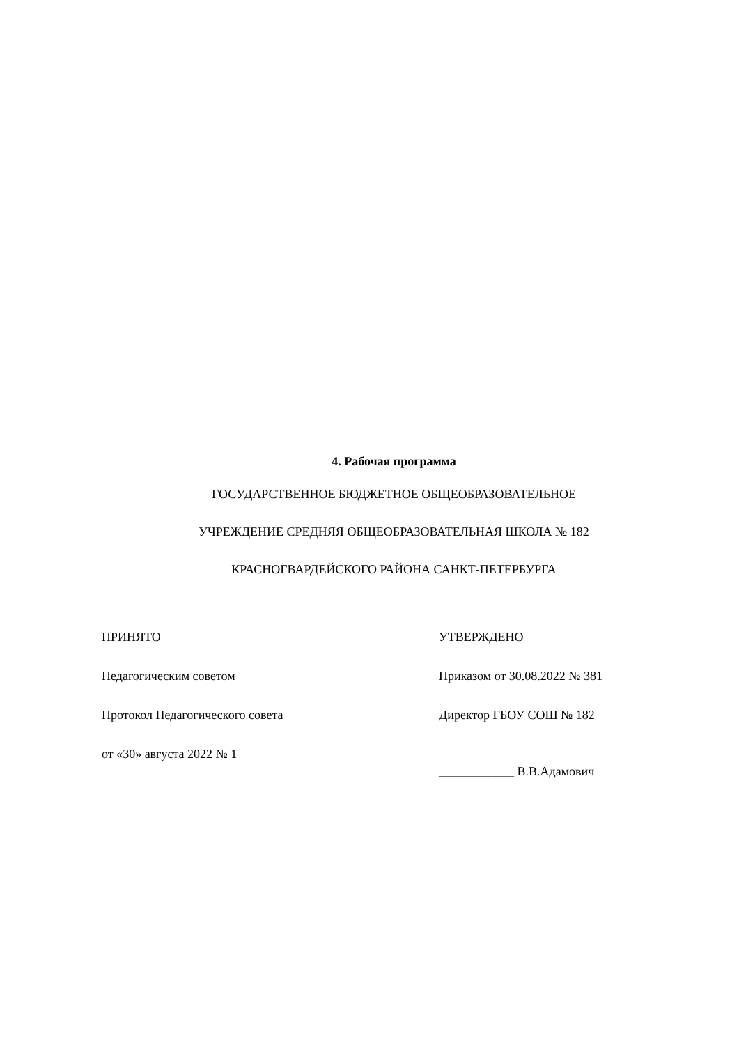4. Рабочая программа
ГОСУДАРСТВЕННОЕ БЮДЖЕТНОЕ ОБЩЕОБРАЗОВАТЕЛЬНОЕ
УЧРЕЖДЕНИЕ СРЕДНЯЯ ОБЩЕОБРАЗОВАТЕЛЬНАЯ ШКОЛА № 182
КРАСНОГВАРДЕЙСКОГО РАЙОНА САНКТ-ПЕТЕРБУРГА
ПРИНЯТО
Педагогическим советом
Протокол Педагогического совета
от «30» августа 2022 № 1
УТВЕРЖДЕНО
Приказом от 30.08.2022 № 381
Директор ГБОУ СОШ № 182
____________ В.В.Адамович